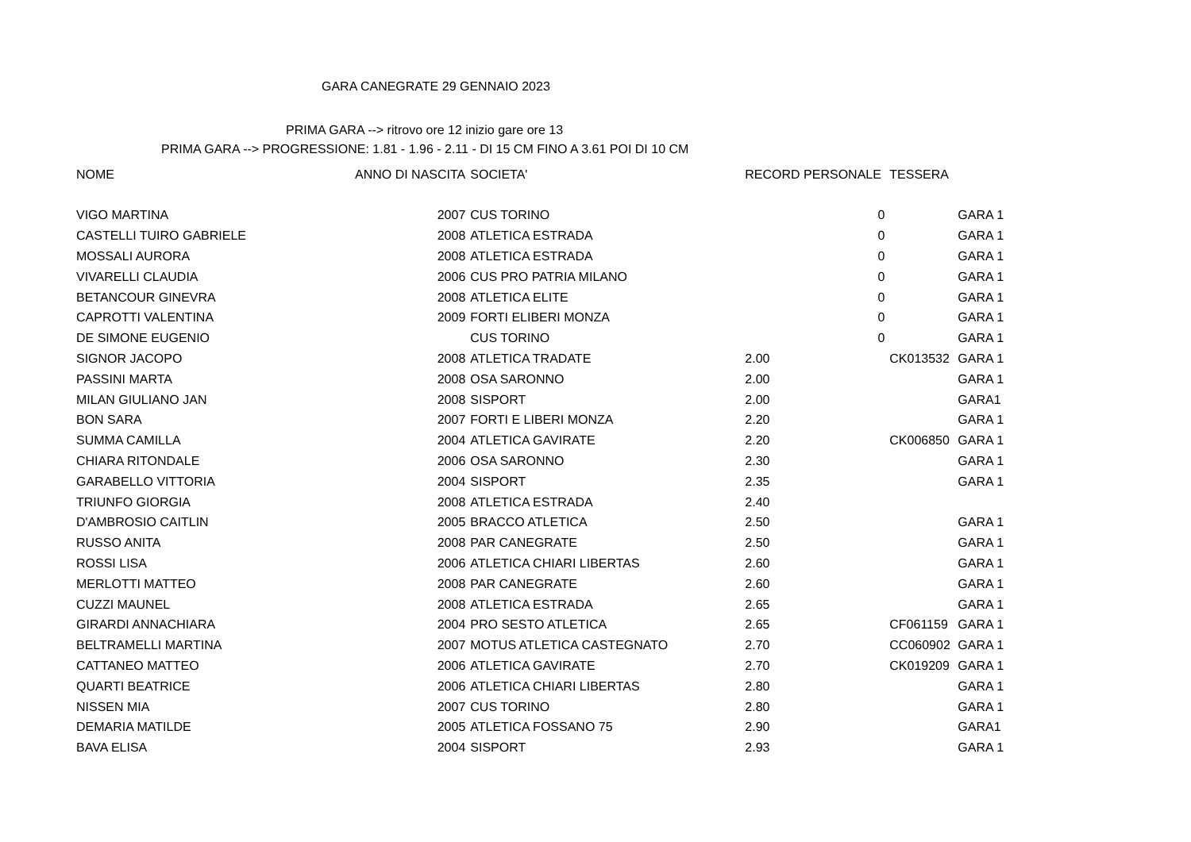GARA CANEGRATE 29 GENNAIO 2023
PRIMA GARA --> ritrovo ore 12 inizio gare ore 13
PRIMA GARA --> PROGRESSIONE: 1.81 - 1.96 - 2.11 - DI 15 CM FINO A 3.61 POI DI 10 CM
| NOME | ANNO DI NASCITA | SOCIETA' | RECORD PERSONALE | | TESSERA | |
| --- | --- | --- | --- | --- | --- | --- |
| VIGO MARTINA | 2007 | CUS TORINO | | 0 | | GARA 1 |
| CASTELLI TUIRO GABRIELE | 2008 | ATLETICA ESTRADA | | 0 | | GARA 1 |
| MOSSALI AURORA | 2008 | ATLETICA ESTRADA | | 0 | | GARA 1 |
| VIVARELLI CLAUDIA | 2006 | CUS PRO PATRIA MILANO | | 0 | | GARA 1 |
| BETANCOUR GINEVRA | 2008 | ATLETICA ELITE | | 0 | | GARA 1 |
| CAPROTTI VALENTINA | 2009 | FORTI ELIBERI MONZA | | 0 | | GARA 1 |
| DE SIMONE EUGENIO | | CUS TORINO | | 0 | | GARA 1 |
| SIGNOR JACOPO | 2008 | ATLETICA TRADATE | 2.00 | | CK013532 | GARA 1 |
| PASSINI MARTA | 2008 | OSA SARONNO | 2.00 | | | GARA 1 |
| MILAN GIULIANO JAN | 2008 | SISPORT | 2.00 | | | GARA1 |
| BON SARA | 2007 | FORTI E LIBERI MONZA | 2.20 | | | GARA 1 |
| SUMMA CAMILLA | 2004 | ATLETICA GAVIRATE | 2.20 | | CK006850 | GARA 1 |
| CHIARA RITONDALE | 2006 | OSA SARONNO | 2.30 | | | GARA 1 |
| GARABELLO VITTORIA | 2004 | SISPORT | 2.35 | | | GARA 1 |
| TRIUNFO GIORGIA | 2008 | ATLETICA ESTRADA | 2.40 | | | |
| D'AMBROSIO CAITLIN | 2005 | BRACCO ATLETICA | 2.50 | | | GARA 1 |
| RUSSO ANITA | 2008 | PAR CANEGRATE | 2.50 | | | GARA 1 |
| ROSSI LISA | 2006 | ATLETICA CHIARI LIBERTAS | 2.60 | | | GARA 1 |
| MERLOTTI MATTEO | 2008 | PAR CANEGRATE | 2.60 | | | GARA 1 |
| CUZZI MAUNEL | 2008 | ATLETICA ESTRADA | 2.65 | | | GARA 1 |
| GIRARDI ANNACHIARA | 2004 | PRO SESTO ATLETICA | 2.65 | | CF061159 | GARA 1 |
| BELTRAMELLI MARTINA | 2007 | MOTUS ATLETICA CASTEGNATO | 2.70 | | CC060902 | GARA 1 |
| CATTANEO MATTEO | 2006 | ATLETICA GAVIRATE | 2.70 | | CK019209 | GARA 1 |
| QUARTI BEATRICE | 2006 | ATLETICA CHIARI LIBERTAS | 2.80 | | | GARA 1 |
| NISSEN MIA | 2007 | CUS TORINO | 2.80 | | | GARA 1 |
| DEMARIA MATILDE | 2005 | ATLETICA FOSSANO 75 | 2.90 | | | GARA1 |
| BAVA ELISA | 2004 | SISPORT | 2.93 | | | GARA 1 |